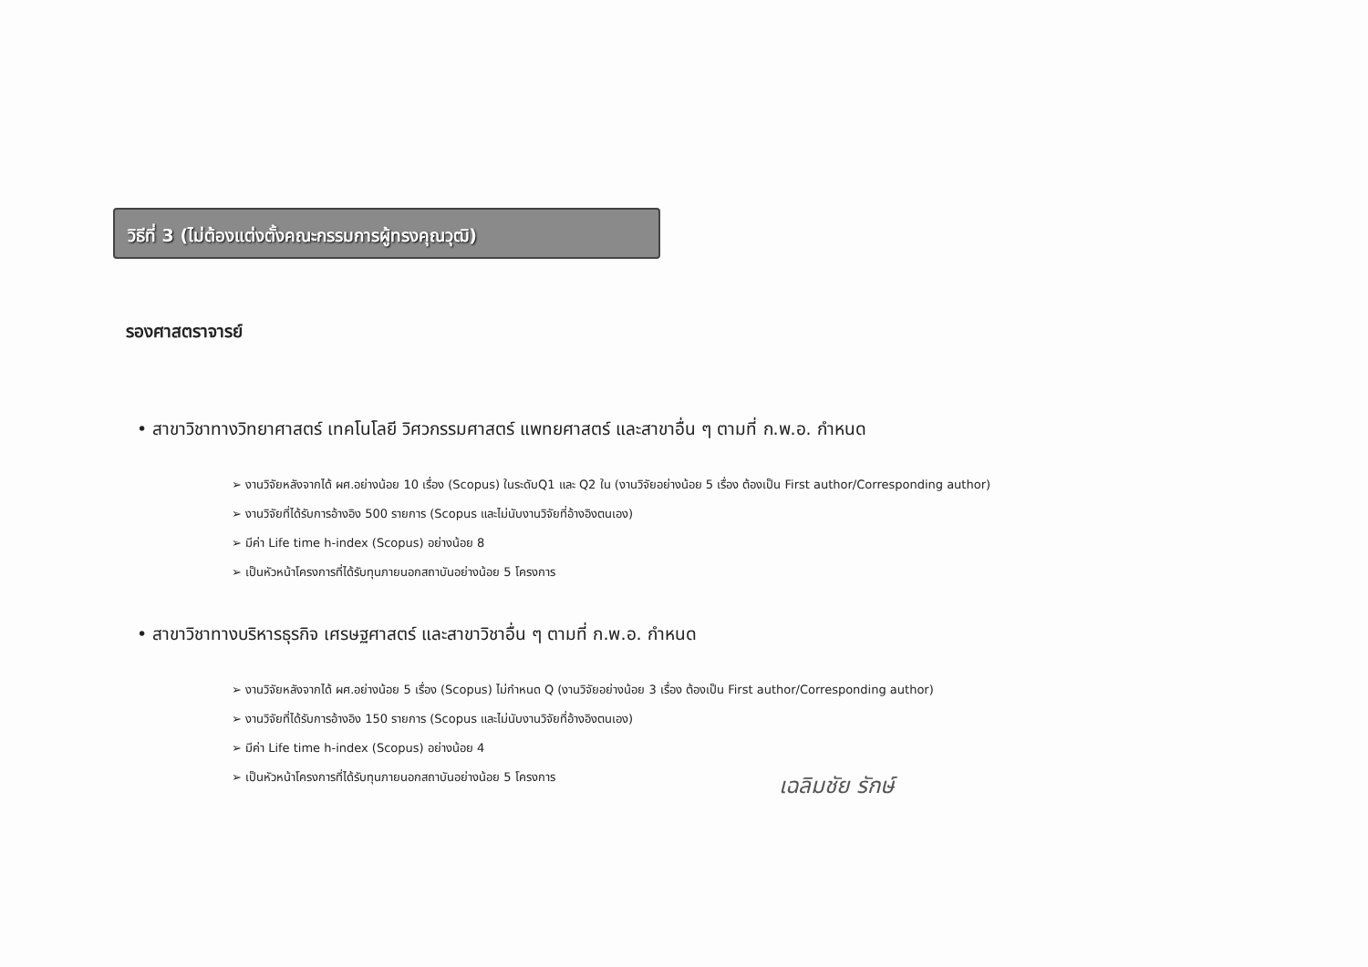วิธีที่ 3 (ไม่ต้องแต่งตั้งคณะกรรมการผู้ทรงคุณวุฒิ)
รองศาสตราจารย์
• สาขาวิชาทางวิทยาศาสตร์ เทคโนโลยี วิศวกรรมศาสตร์ แพทยศาสตร์ และสาขาอื่น ๆ ตามที่ ก.พ.อ. กำหนด
➢ งานวิจัยหลังจากได้ ผศ.อย่างน้อย 10 เรื่อง (Scopus) ในระดับQ1 และ Q2 ใน (งานวิจัยอย่างน้อย 5 เรื่อง ต้องเป็น First author/Corresponding author)
➢ งานวิจัยที่ได้รับการอ้างอิง 500 รายการ (Scopus และไม่นับงานวิจัยที่อ้างอิงตนเอง)
➢ มีค่า Life time h-index (Scopus) อย่างน้อย 8
➢ เป็นหัวหน้าโครงการที่ได้รับทุนภายนอกสถาบันอย่างน้อย 5 โครงการ
• สาขาวิชาทางบริหารธุรกิจ เศรษฐศาสตร์ และสาขาวิชาอื่น ๆ ตามที่ ก.พ.อ. กำหนด
➢ งานวิจัยหลังจากได้ ผศ.อย่างน้อย 5 เรื่อง (Scopus) ไม่กำหนด Q (งานวิจัยอย่างน้อย 3 เรื่อง ต้องเป็น First author/Corresponding author)
➢ งานวิจัยที่ได้รับการอ้างอิง 150 รายการ (Scopus และไม่นับงานวิจัยที่อ้างอิงตนเอง)
➢ มีค่า Life time h-index (Scopus) อย่างน้อย 4
➢ เป็นหัวหน้าโครงการที่ได้รับทุนภายนอกสถาบันอย่างน้อย 5 โครงการ
เฉลิมชัย รักษ์